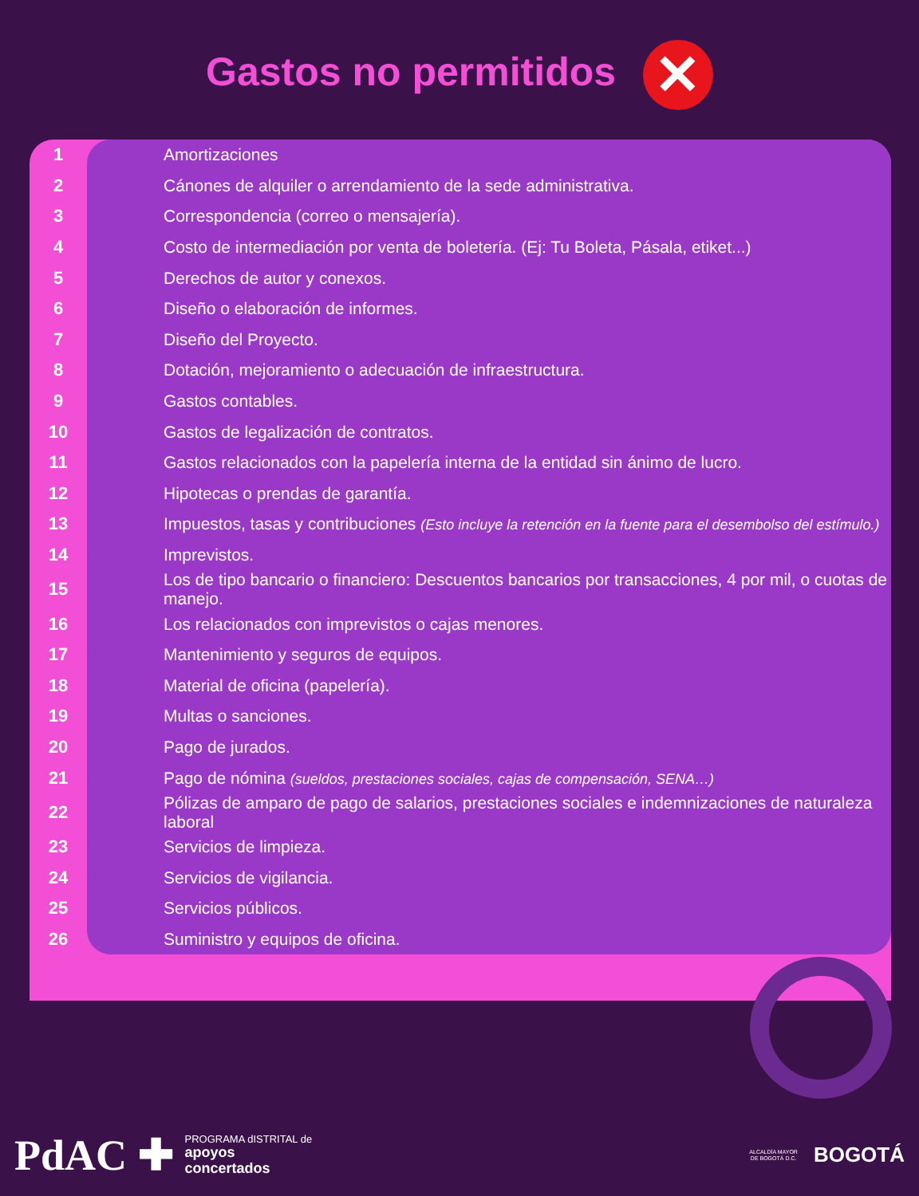Gastos no permitidos ✕
| 1 | Amortizaciones |
| 2 | Cánones de alquiler o arrendamiento de la sede administrativa. |
| 3 | Correspondencia (correo o mensajería). |
| 4 | Costo de intermediación por venta de boletería. (Ej: Tu Boleta, Pásala, etiket...) |
| 5 | Derechos de autor y conexos. |
| 6 | Diseño o elaboración de informes. |
| 7 | Diseño del Proyecto. |
| 8 | Dotación, mejoramiento o adecuación de infraestructura. |
| 9 | Gastos contables. |
| 10 | Gastos de legalización de contratos. |
| 11 | Gastos relacionados con la papelería interna de la entidad sin ánimo de lucro. |
| 12 | Hipotecas o prendas de garantía. |
| 13 | Impuestos, tasas y contribuciones (Esto incluye la retención en la fuente para el desembolso del estímulo.) |
| 14 | Imprevistos. |
| 15 | Los de tipo bancario o financiero: Descuentos bancarios por transacciones, 4 por mil, o cuotas de manejo. |
| 16 | Los relacionados con imprevistos o cajas menores. |
| 17 | Mantenimiento y seguros de equipos. |
| 18 | Material de oficina (papelería). |
| 19 | Multas o sanciones. |
| 20 | Pago de jurados. |
| 21 | Pago de nómina (sueldos, prestaciones sociales, cajas de compensación, SENA…) |
| 22 | Pólizas de amparo de pago de salarios, prestaciones sociales e indemnizaciones de naturaleza laboral |
| 23 | Servicios de limpieza. |
| 24 | Servicios de vigilancia. |
| 25 | Servicios públicos. |
| 26 | Suministro y equipos de oficina. |
PdAC ✚ PROGRAMA dISTRITAL de
apoyos
concertados
ALCALDÍA MAYOR
DE BOGOTÁ D.C. BOGOTÁ